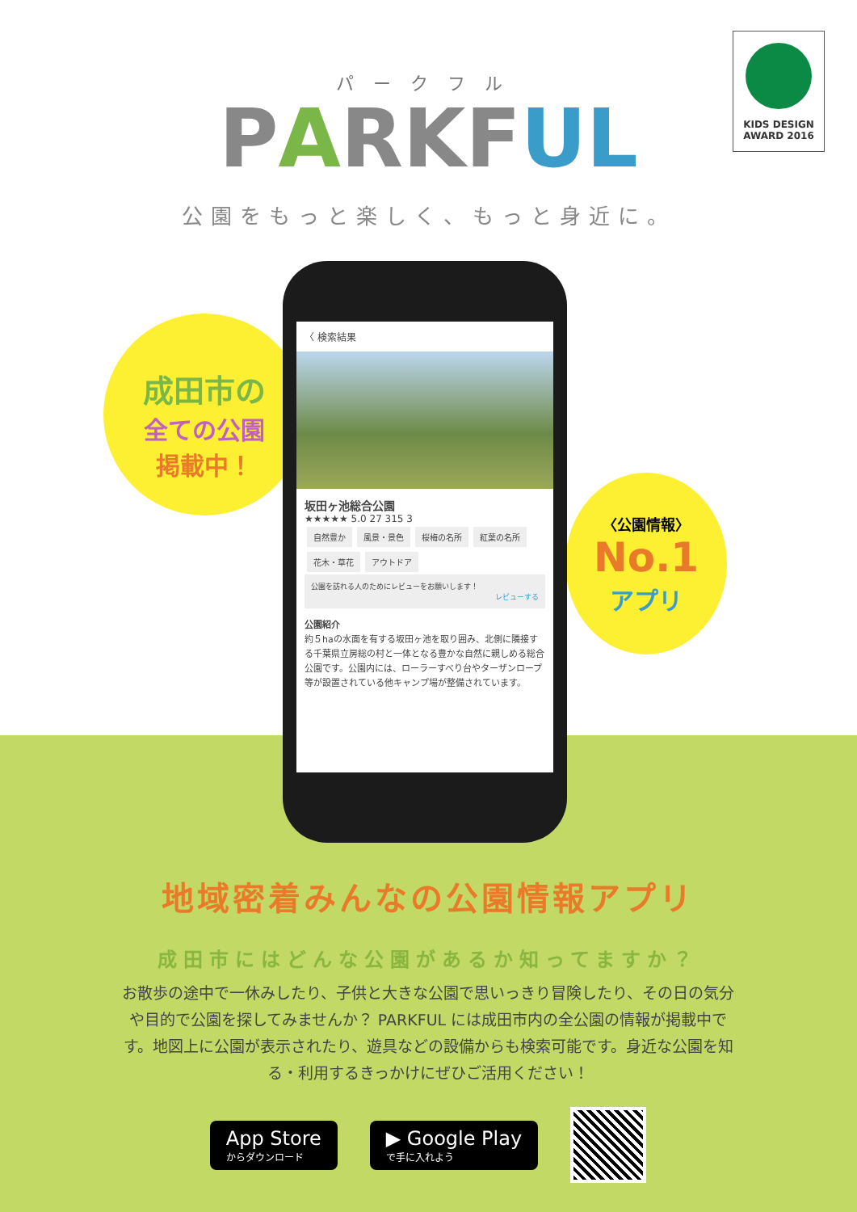パークフル
PARKFUL
公園をもっと楽しく、もっと身近に。
KIDS DESIGN
AWARD 2016
成田市の
全ての公園
掲載中！
〈公園情報〉
No.1
アプリ
〈 検索結果
坂田ヶ池総合公園
★★★★★ 5.0 27 315 3
自然豊か 風景・景色 桜梅の名所 紅葉の名所 花木・草花 アウトドア
公園を訪れる人のためにレビューをお願いします！
レビューする
公園紹介
約５haの水面を有する坂田ヶ池を取り囲み、北側に隣接する千葉県立房総の村と一体となる豊かな自然に親しめる総合公園です。公園内には、ローラーすべり台やターザンロープ等が設置されている他キャンプ場が整備されています。
地域密着みんなの公園情報アプリ
成田市にはどんな公園があるか知ってますか？
お散歩の途中で一休みしたり、子供と大きな公園で思いっきり冒険したり、その日の気分や目的で公園を探してみませんか？ PARKFUL には成田市内の全公園の情報が掲載中です。地図上に公園が表示されたり、遊具などの設備からも検索可能です。身近な公園を知る・利用するきっかけにぜひご活用ください！
App Store
からダウンロード
▶ Google Play
で手に入れよう